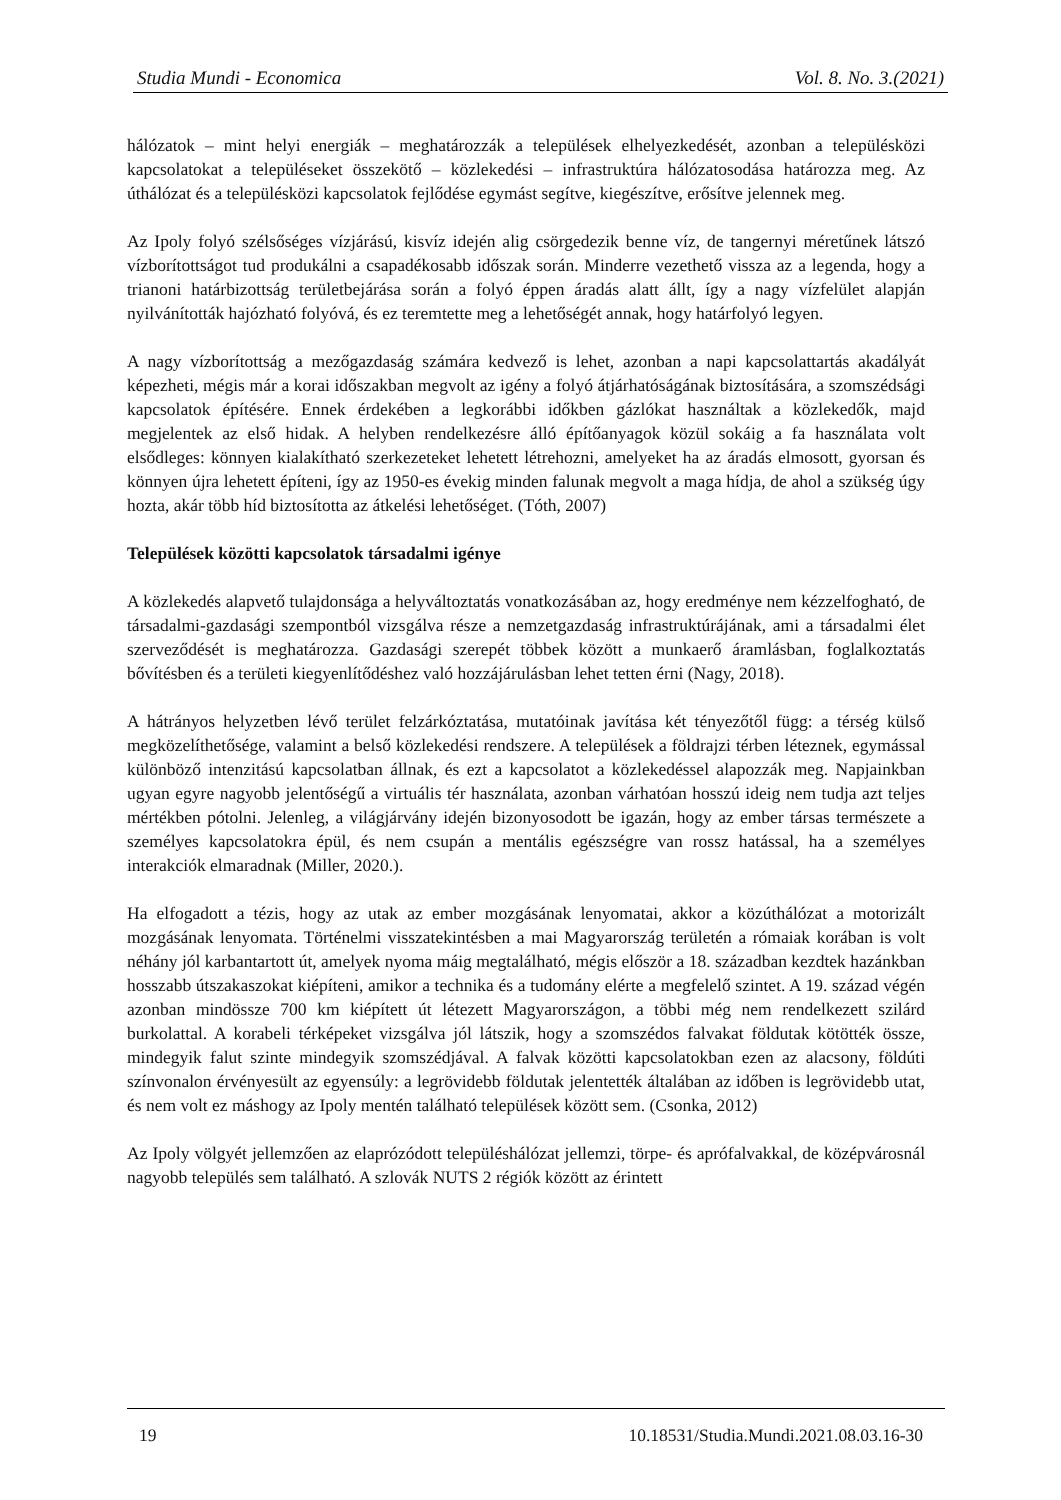Studia Mundi - Economica Vol. 8. No. 3.(2021)
hálózatok – mint helyi energiák – meghatározzák a települések elhelyezkedését, azonban a településközi kapcsolatokat a településeket összekötő – közlekedési – infrastruktúra hálózatosodása határozza meg. Az úthálózat és a településközi kapcsolatok fejlődése egymást segítve, kiegészítve, erősítve jelennek meg.
Az Ipoly folyó szélsőséges vízjárású, kisvíz idején alig csörgedezik benne víz, de tangernyi méretűnek látszó vízborítottságot tud produkálni a csapadékosabb időszak során. Minderre vezethető vissza az a legenda, hogy a trianoni határbizottság területbejárása során a folyó éppen áradás alatt állt, így a nagy vízfelület alapján nyilvánították hajózható folyóvá, és ez teremtette meg a lehetőségét annak, hogy határfolyó legyen.
A nagy vízborítottság a mezőgazdaság számára kedvező is lehet, azonban a napi kapcsolattartás akadályát képezheti, mégis már a korai időszakban megvolt az igény a folyó átjárhatóságának biztosítására, a szomszédsági kapcsolatok építésére. Ennek érdekében a legkorábbi időkben gázlókat használtak a közlekedők, majd megjelentek az első hidak. A helyben rendelkezésre álló építőanyagok közül sokáig a fa használata volt elsődleges: könnyen kialakítható szerkezeteket lehetett létrehozni, amelyeket ha az áradás elmosott, gyorsan és könnyen újra lehetett építeni, így az 1950-es évekig minden falunak megvolt a maga hídja, de ahol a szükség úgy hozta, akár több híd biztosította az átkelési lehetőséget. (Tóth, 2007)
Települések közötti kapcsolatok társadalmi igénye
A közlekedés alapvető tulajdonsága a helyváltoztatás vonatkozásában az, hogy eredménye nem kézzelfogható, de társadalmi-gazdasági szempontból vizsgálva része a nemzetgazdaság infrastruktúrájának, ami a társadalmi élet szerveződését is meghatározza. Gazdasági szerepét többek között a munkaerő áramlásban, foglalkoztatás bővítésben és a területi kiegyenlítődéshez való hozzájárulásban lehet tetten érni (Nagy, 2018).
A hátrányos helyzetben lévő terület felzárkóztatása, mutatóinak javítása két tényezőtől függ: a térség külső megközelíthetősége, valamint a belső közlekedési rendszere. A települések a földrajzi térben léteznek, egymással különböző intenzitású kapcsolatban állnak, és ezt a kapcsolatot a közlekedéssel alapozzák meg. Napjainkban ugyan egyre nagyobb jelentőségű a virtuális tér használata, azonban várhatóan hosszú ideig nem tudja azt teljes mértékben pótolni. Jelenleg, a világjárvány idején bizonyosodott be igazán, hogy az ember társas természete a személyes kapcsolatokra épül, és nem csupán a mentális egészségre van rossz hatással, ha a személyes interakciók elmaradnak (Miller, 2020.).
Ha elfogadott a tézis, hogy az utak az ember mozgásának lenyomatai, akkor a közúthálózat a motorizált mozgásának lenyomata. Történelmi visszatekintésben a mai Magyarország területén a rómaiak korában is volt néhány jól karbantartott út, amelyek nyoma máig megtalálható, mégis először a 18. században kezdtek hazánkban hosszabb útszakaszokat kiépíteni, amikor a technika és a tudomány elérte a megfelelő szintet. A 19. század végén azonban mindössze 700 km kiépített út létezett Magyarországon, a többi még nem rendelkezett szilárd burkolattal. A korabeli térképeket vizsgálva jól látszik, hogy a szomszédos falvakat földutak kötötték össze, mindegyik falut szinte mindegyik szomszédjával. A falvak közötti kapcsolatokban ezen az alacsony, földúti színvonalon érvényesült az egyensúly: a legrövidebb földutak jelentették általában az időben is legrövidebb utat, és nem volt ez máshogy az Ipoly mentén található települések között sem. (Csonka, 2012)
Az Ipoly völgyét jellemzően az elaprózódott településhálózat jellemzi, törpe- és aprófalvakkal, de középvárosnál nagyobb település sem található. A szlovák NUTS 2 régiók között az érintett
19 10.18531/Studia.Mundi.2021.08.03.16-30